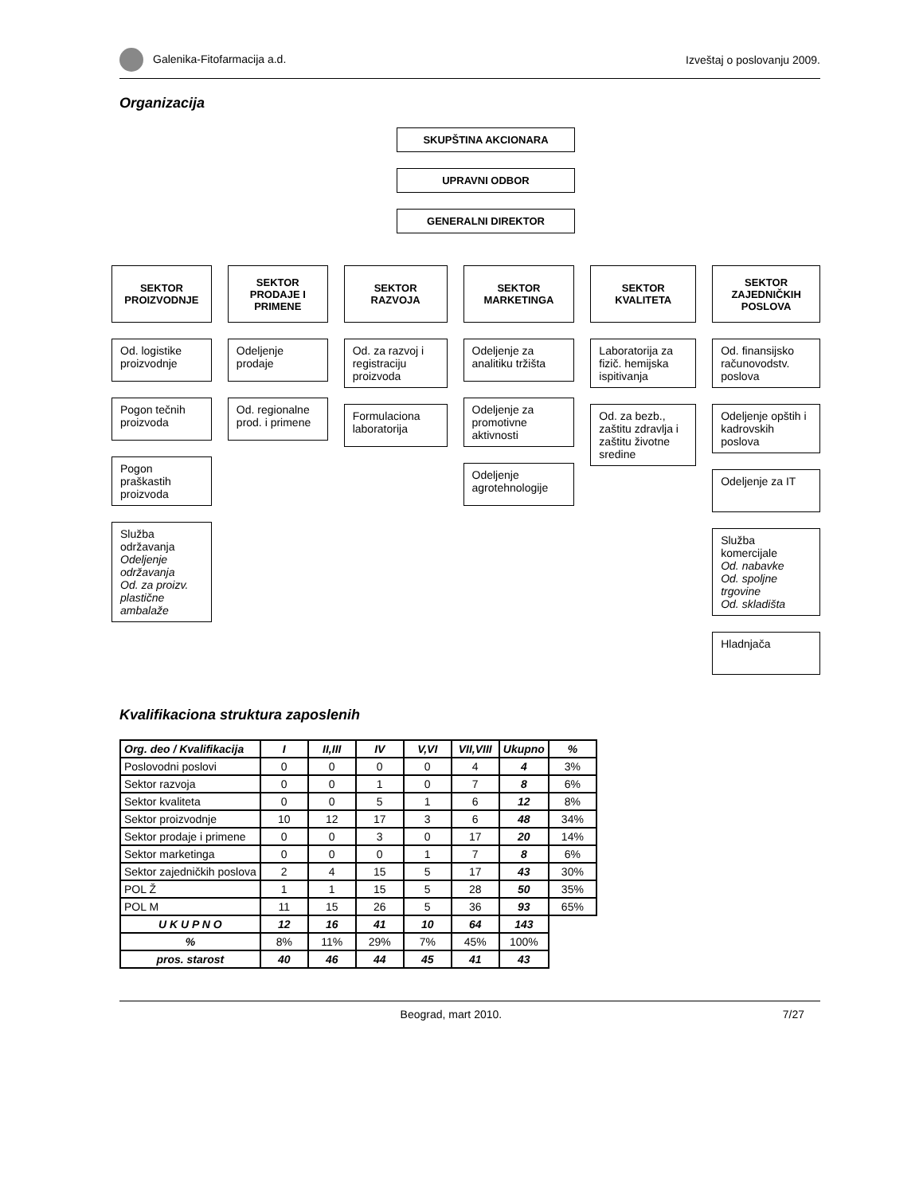Galenika-Fitofarmacija a.d. Izveštaj o poslovanju 2009.
Organizacija
SKUPŠTINA AKCIONARA
UPRAVNI ODBOR
GENERALNI DIREKTOR
SEKTOR PROIZVODNJE
Od. logistike proizvodnje
Pogon tečnih proizvoda
Pogon praškastih proizvoda
Služba održavanja
Odeljenje održavanja
Od. za proizv. plastične ambalaže
SEKTOR PRODAJE I PRIMENE
Odeljenje prodaje
Od. regionalne prod. i primene
SEKTOR RAZVOJA
Od. za razvoj i registraciju proizvoda
Formulaciona laboratorija
SEKTOR MARKETINGA
Odeljenje za analitiku tržišta
Odeljenje za promotivne aktivnosti
Odeljenje agrotehnologije
SEKTOR KVALITETA
Laboratorija za fizič. hemijska ispitivanja
Od. za bezb., zaštitu zdravlja i zaštitu životne sredine
SEKTOR ZAJEDNIČKIH POSLOVA
Od. finansijsko računovodstv. poslova
Odeljenje opštih i kadrovskih poslova
Odeljenje za IT
Služba komercijale
Od. nabavke
Od. spoljne trgovine
Od. skladišta
Hladnjača
Kvalifikaciona struktura zaposlenih
| Org. deo / Kvalifikacija | I | II,III | IV | V,VI | VII,VIII | Ukupno | % |
| --- | --- | --- | --- | --- | --- | --- | --- |
| Poslovodni poslovi | 0 | 0 | 0 | 0 | 4 | 4 | 3% |
| Sektor razvoja | 0 | 0 | 1 | 0 | 7 | 8 | 6% |
| Sektor kvaliteta | 0 | 0 | 5 | 1 | 6 | 12 | 8% |
| Sektor proizvodnje | 10 | 12 | 17 | 3 | 6 | 48 | 34% |
| Sektor prodaje i primene | 0 | 0 | 3 | 0 | 17 | 20 | 14% |
| Sektor marketinga | 0 | 0 | 0 | 1 | 7 | 8 | 6% |
| Sektor zajedničkih poslova | 2 | 4 | 15 | 5 | 17 | 43 | 30% |
| POL Ž | 1 | 1 | 15 | 5 | 28 | 50 | 35% |
| POL M | 11 | 15 | 26 | 5 | 36 | 93 | 65% |
| U K U P N O | 12 | 16 | 41 | 10 | 64 | 143 | |
| % | 8% | 11% | 29% | 7% | 45% | 100% | |
| pros. starost | 40 | 46 | 44 | 45 | 41 | 43 | |
Beograd, mart 2010. 7/27